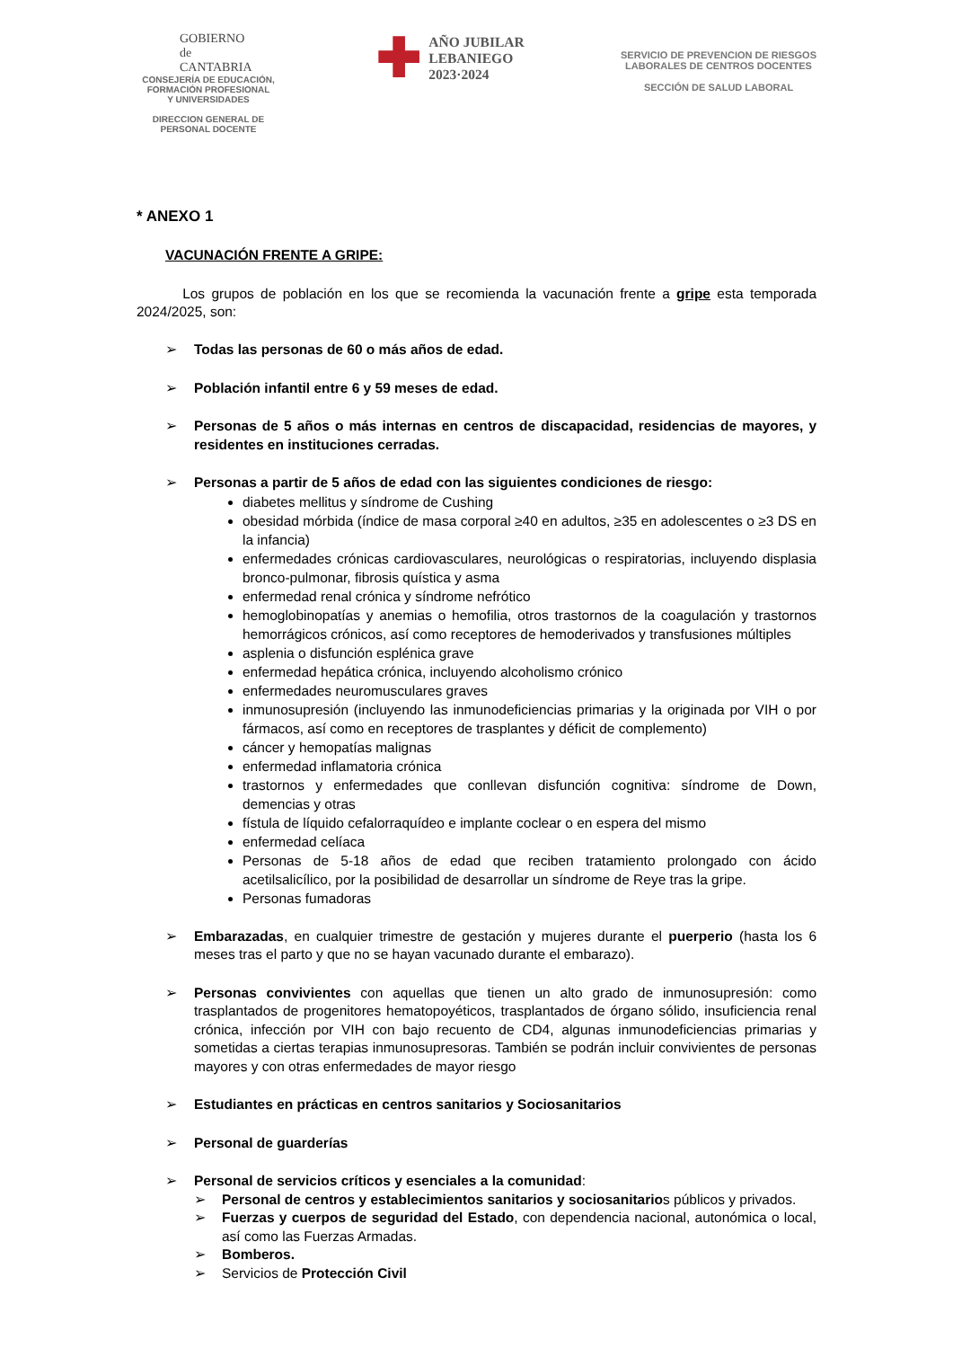GOBIERNO
de
CANTABRIA
CONSEJERÍA DE EDUCACIÓN,
FORMACIÓN PROFESIONAL
Y UNIVERSIDADES
DIRECCION GENERAL DE
PERSONAL DOCENTE
✚
AÑO JUBILAR
LEBANIEGO
2023·2024
SERVICIO DE PREVENCION DE RIESGOS
LABORALES DE CENTROS DOCENTES
SECCIÓN DE SALUD LABORAL
* ANEXO 1
VACUNACIÓN FRENTE A GRIPE:
Los grupos de población en los que se recomienda la vacunación frente a gripe esta temporada 2024/2025, son:
➢ Todas las personas de 60 o más años de edad.
➢ Población infantil entre 6 y 59 meses de edad.
➢ Personas de 5 años o más internas en centros de discapacidad, residencias de mayores, y residentes en instituciones cerradas.
➢ Personas a partir de 5 años de edad con las siguientes condiciones de riesgo:
diabetes mellitus y síndrome de Cushing
obesidad mórbida (índice de masa corporal ≥40 en adultos, ≥35 en adolescentes o ≥3 DS en la infancia)
enfermedades crónicas cardiovasculares, neurológicas o respiratorias, incluyendo displasia bronco-pulmonar, fibrosis quística y asma
enfermedad renal crónica y síndrome nefrótico
hemoglobinopatías y anemias o hemofilia, otros trastornos de la coagulación y trastornos hemorrágicos crónicos, así como receptores de hemoderivados y transfusiones múltiples
asplenia o disfunción esplénica grave
enfermedad hepática crónica, incluyendo alcoholismo crónico
enfermedades neuromusculares graves
inmunosupresión (incluyendo las inmunodeficiencias primarias y la originada por VIH o por fármacos, así como en receptores de trasplantes y déficit de complemento)
cáncer y hemopatías malignas
enfermedad inflamatoria crónica
trastornos y enfermedades que conllevan disfunción cognitiva: síndrome de Down, demencias y otras
fístula de líquido cefalorraquídeo e implante coclear o en espera del mismo
enfermedad celíaca
Personas de 5-18 años de edad que reciben tratamiento prolongado con ácido acetilsalicílico, por la posibilidad de desarrollar un síndrome de Reye tras la gripe.
Personas fumadoras
➢ Embarazadas, en cualquier trimestre de gestación y mujeres durante el puerperio (hasta los 6 meses tras el parto y que no se hayan vacunado durante el embarazo).
➢ Personas convivientes con aquellas que tienen un alto grado de inmunosupresión: como trasplantados de progenitores hematopoyéticos, trasplantados de órgano sólido, insuficiencia renal crónica, infección por VIH con bajo recuento de CD4, algunas inmunodeficiencias primarias y sometidas a ciertas terapias inmunosupresoras. También se podrán incluir convivientes de personas mayores y con otras enfermedades de mayor riesgo
➢ Estudiantes en prácticas en centros sanitarios y Sociosanitarios
➢ Personal de guarderías
➢ Personal de servicios críticos y esenciales a la comunidad:
➢ Personal de centros y establecimientos sanitarios y sociosanitarios públicos y privados.
➢ Fuerzas y cuerpos de seguridad del Estado, con dependencia nacional, autonómica o local, así como las Fuerzas Armadas.
➢ Bomberos.
➢ Servicios de Protección Civil